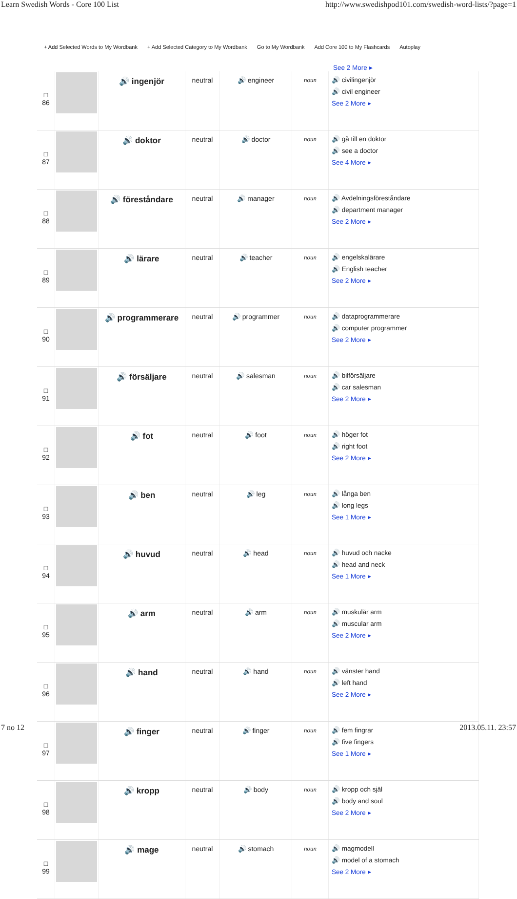Learn Swedish Words - Core 100 List http://www.swedishpod101.com/swedish-word-lists/?page=1
+ Add Selected Words to My Wordbank + Add Selected Category to My Wordbank Go to My Wordbank Add Core 100 to My Flashcards Autoplay
See 2 More ▸
| □ 86 | | 🔊 ingenjör | neutral | 🔊 engineer | noun | 🔊 civilingenjör 🔊 civil engineer See 2 More ▸ |
| □ 87 | | 🔊 doktor | neutral | 🔊 doctor | noun | 🔊 gå till en doktor 🔊 see a doctor See 4 More ▸ |
| □ 88 | | 🔊 föreståndare | neutral | 🔊 manager | noun | 🔊 Avdelningsföreståndare 🔊 department manager See 2 More ▸ |
| □ 89 | | 🔊 lärare | neutral | 🔊 teacher | noun | 🔊 engelskalärare 🔊 English teacher See 2 More ▸ |
| □ 90 | | 🔊 programmerare | neutral | 🔊 programmer | noun | 🔊 dataprogrammerare 🔊 computer programmer See 2 More ▸ |
| □ 91 | | 🔊 försäljare | neutral | 🔊 salesman | noun | 🔊 bilförsäljare 🔊 car salesman See 2 More ▸ |
| □ 92 | | 🔊 fot | neutral | 🔊 foot | noun | 🔊 höger fot 🔊 right foot See 2 More ▸ |
| □ 93 | | 🔊 ben | neutral | 🔊 leg | noun | 🔊 långa ben 🔊 long legs See 1 More ▸ |
| □ 94 | | 🔊 huvud | neutral | 🔊 head | noun | 🔊 huvud och nacke 🔊 head and neck See 1 More ▸ |
| □ 95 | | 🔊 arm | neutral | 🔊 arm | noun | 🔊 muskulär arm 🔊 muscular arm See 2 More ▸ |
| □ 96 | | 🔊 hand | neutral | 🔊 hand | noun | 🔊 vänster hand 🔊 left hand See 2 More ▸ |
| □ 97 | | 🔊 finger | neutral | 🔊 finger | noun | 🔊 fem fingrar 🔊 five fingers See 1 More ▸ |
| □ 98 | | 🔊 kropp | neutral | 🔊 body | noun | 🔊 kropp och själ 🔊 body and soul See 2 More ▸ |
| □ 99 | | 🔊 mage | neutral | 🔊 stomach | noun | 🔊 magmodell 🔊 model of a stomach See 2 More ▸ |
7 no 12 2013.05.11. 23:57